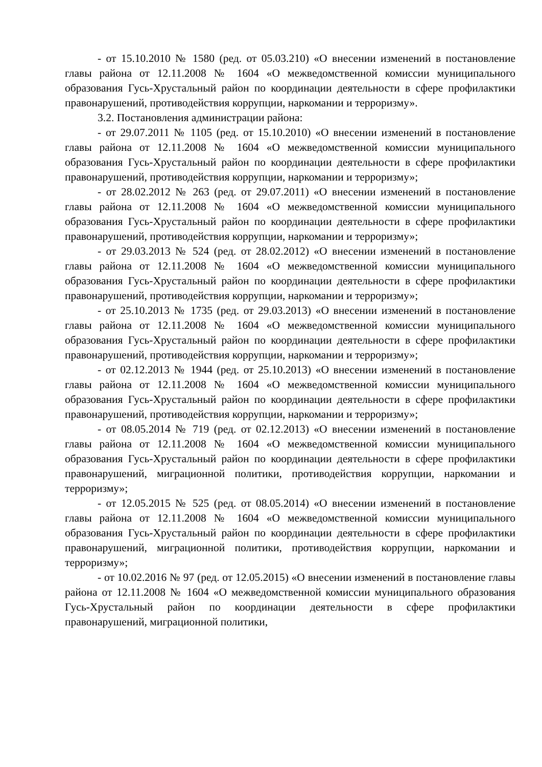- от 15.10.2010 № 1580 (ред. от 05.03.210) «О внесении изменений в постановление главы района от 12.11.2008 № 1604 «О межведомственной комиссии муниципального образования Гусь-Хрустальный район по координации деятельности в сфере профилактики правонарушений, противодействия коррупции, наркомании и терроризму».
3.2. Постановления администрации района:
- от 29.07.2011 № 1105 (ред. от 15.10.2010) «О внесении изменений в постановление главы района от 12.11.2008 № 1604 «О межведомственной комиссии муниципального образования Гусь-Хрустальный район по координации деятельности в сфере профилактики правонарушений, противодействия коррупции, наркомании и терроризму»;
- от 28.02.2012 № 263 (ред. от 29.07.2011) «О внесении изменений в постановление главы района от 12.11.2008 № 1604 «О межведомственной комиссии муниципального образования Гусь-Хрустальный район по координации деятельности в сфере профилактики правонарушений, противодействия коррупции, наркомании и терроризму»;
- от 29.03.2013 № 524 (ред. от 28.02.2012) «О внесении изменений в постановление главы района от 12.11.2008 № 1604 «О межведомственной комиссии муниципального образования Гусь-Хрустальный район по координации деятельности в сфере профилактики правонарушений, противодействия коррупции, наркомании и терроризму»;
- от 25.10.2013 № 1735 (ред. от 29.03.2013) «О внесении изменений в постановление главы района от 12.11.2008 № 1604 «О межведомственной комиссии муниципального образования Гусь-Хрустальный район по координации деятельности в сфере профилактики правонарушений, противодействия коррупции, наркомании и терроризму»;
- от 02.12.2013 № 1944 (ред. от 25.10.2013) «О внесении изменений в постановление главы района от 12.11.2008 № 1604 «О межведомственной комиссии муниципального образования Гусь-Хрустальный район по координации деятельности в сфере профилактики правонарушений, противодействия коррупции, наркомании и терроризму»;
- от 08.05.2014 № 719 (ред. от 02.12.2013) «О внесении изменений в постановление главы района от 12.11.2008 № 1604 «О межведомственной комиссии муниципального образования Гусь-Хрустальный район по координации деятельности в сфере профилактики правонарушений, миграционной политики, противодействия коррупции, наркомании и терроризму»;
- от 12.05.2015 № 525 (ред. от 08.05.2014) «О внесении изменений в постановление главы района от 12.11.2008 № 1604 «О межведомственной комиссии муниципального образования Гусь-Хрустальный район по координации деятельности в сфере профилактики правонарушений, миграционной политики, противодействия коррупции, наркомании и терроризму»;
- от 10.02.2016 № 97 (ред. от 12.05.2015) «О внесении изменений в постановление главы района от 12.11.2008 № 1604 «О межведомственной комиссии муниципального образования Гусь-Хрустальный район по координации деятельности в сфере профилактики правонарушений, миграционной политики,